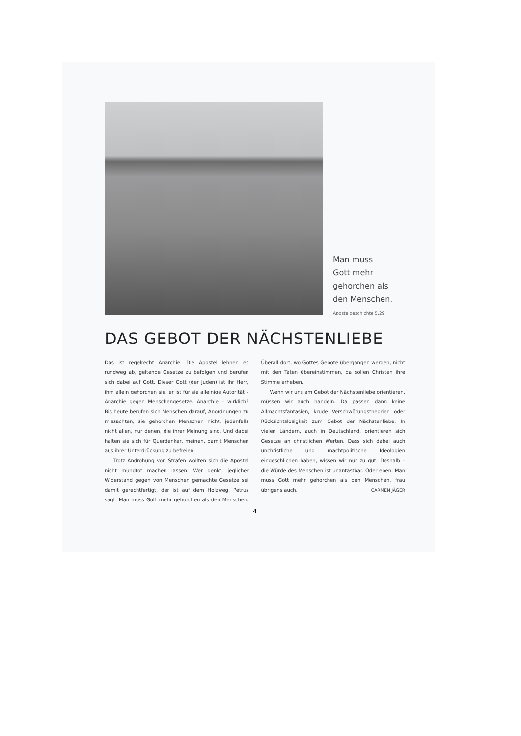Man muss
Gott mehr
gehorchen als
den Menschen.
Apostelgeschichte 5,29
DAS GEBOT DER NÄCHSTENLIEBE
Das ist regelrecht Anarchie. Die Apostel lehnen es rundweg ab, geltende Gesetze zu befolgen und berufen sich dabei auf Gott. Dieser Gott (der Juden) ist ihr Herr, ihm allein gehorchen sie, er ist für sie alleinige Autorität – Anarchie gegen Menschengesetze. Anarchie – wirklich? Bis heute berufen sich Menschen darauf, Anordnungen zu missachten, sie gehorchen Menschen nicht, jedenfalls nicht allen, nur denen, die ihrer Meinung sind. Und dabei halten sie sich für Querdenker, meinen, damit Menschen aus ihrer Unterdrückung zu befreien.
Trotz Androhung von Strafen wollten sich die Apostel nicht mundtot machen lassen. Wer denkt, jeglicher Widerstand gegen von Menschen gemachte Gesetze sei damit gerechtfertigt, der ist auf dem Holzweg. Petrus sagt: Man muss Gott mehr gehorchen als den Menschen. Überall dort, wo Gottes Gebote übergangen werden, nicht mit den Taten übereinstimmen, da sollen Christen ihre Stimme erheben.
Wenn wir uns am Gebot der Nächstenliebe orientieren, müssen wir auch handeln. Da passen dann keine Allmachtsfantasien, krude Verschwörungstheorien oder Rücksichtslosigkeit zum Gebot der Nächstenliebe. In vielen Ländern, auch in Deutschland, orientieren sich Gesetze an christlichen Werten. Dass sich dabei auch unchristliche und machtpolitische Ideologien eingeschlichen haben, wissen wir nur zu gut. Deshalb – die Würde des Menschen ist unantastbar. Oder eben: Man muss Gott mehr gehorchen als den Menschen, frau übrigens auch. CARMEN JÄGER
4